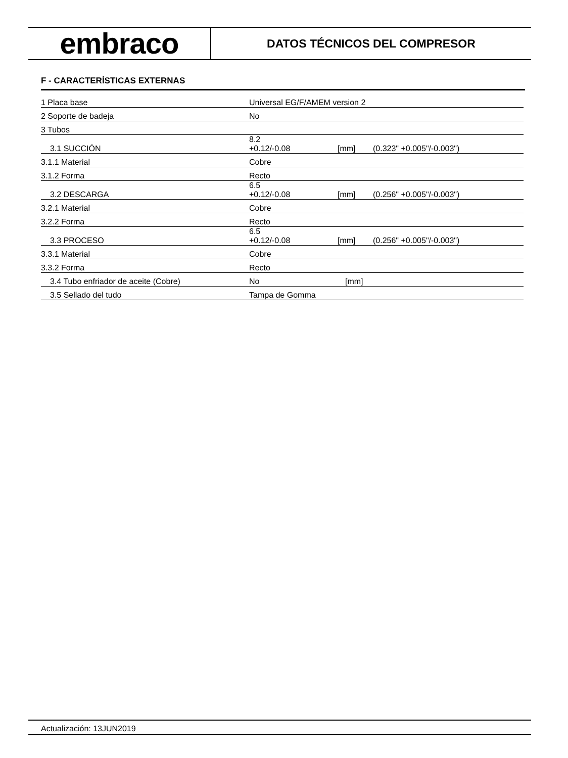embraco
DATOS TÉCNICOS DEL COMPRESOR
F - CARACTERÍSTICAS EXTERNAS
| 1 Placa base | Universal EG/F/AMEM version 2 | | | |
| 2 Soporte de badeja | No | | | |
| 3 Tubos | | | | |
| 3.1 SUCCIÓN | 8.2 +0.12/-0.08 | | [mm] | (0.323" +0.005"/-0.003") |
| 3.1.1 Material | Cobre | | | |
| 3.1.2 Forma | Recto | | | |
| 3.2 DESCARGA | 6.5 +0.12/-0.08 | | [mm] | (0.256" +0.005"/-0.003") |
| 3.2.1 Material | Cobre | | | |
| 3.2.2 Forma | Recto | | | |
| 3.3 PROCESO | 6.5 +0.12/-0.08 | | [mm] | (0.256" +0.005"/-0.003") |
| 3.3.1 Material | Cobre | | | |
| 3.3.2 Forma | Recto | | | |
| 3.4 Tubo enfriador de aceite (Cobre) | No | | [mm] | |
| 3.5 Sellado del tudo | Tampa de Gomma | | | |
Actualización: 13JUN2019